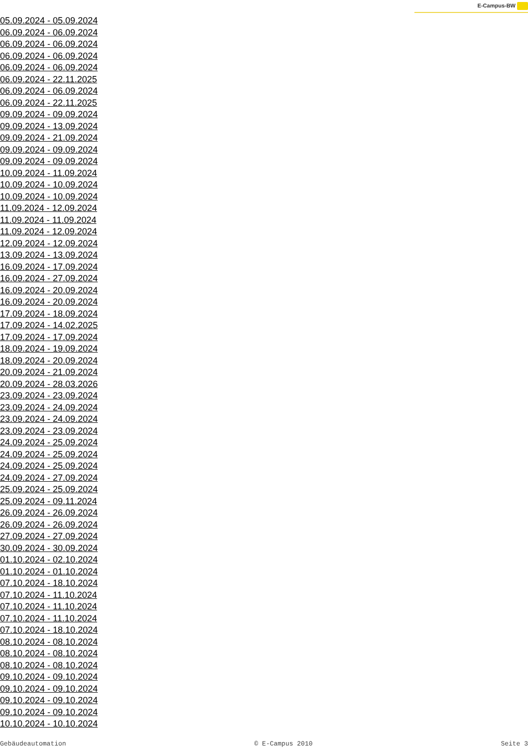E-Campus-BW
05.09.2024 - 05.09.2024
06.09.2024 - 06.09.2024
06.09.2024 - 06.09.2024
06.09.2024 - 06.09.2024
06.09.2024 - 06.09.2024
06.09.2024 - 22.11.2025
06.09.2024 - 06.09.2024
06.09.2024 - 22.11.2025
09.09.2024 - 09.09.2024
09.09.2024 - 13.09.2024
09.09.2024 - 21.09.2024
09.09.2024 - 09.09.2024
09.09.2024 - 09.09.2024
10.09.2024 - 11.09.2024
10.09.2024 - 10.09.2024
10.09.2024 - 10.09.2024
11.09.2024 - 12.09.2024
11.09.2024 - 11.09.2024
11.09.2024 - 12.09.2024
12.09.2024 - 12.09.2024
13.09.2024 - 13.09.2024
16.09.2024 - 17.09.2024
16.09.2024 - 27.09.2024
16.09.2024 - 20.09.2024
16.09.2024 - 20.09.2024
17.09.2024 - 18.09.2024
17.09.2024 - 14.02.2025
17.09.2024 - 17.09.2024
18.09.2024 - 19.09.2024
18.09.2024 - 20.09.2024
20.09.2024 - 21.09.2024
20.09.2024 - 28.03.2026
23.09.2024 - 23.09.2024
23.09.2024 - 24.09.2024
23.09.2024 - 24.09.2024
23.09.2024 - 23.09.2024
24.09.2024 - 25.09.2024
24.09.2024 - 25.09.2024
24.09.2024 - 25.09.2024
24.09.2024 - 27.09.2024
25.09.2024 - 25.09.2024
25.09.2024 - 09.11.2024
26.09.2024 - 26.09.2024
26.09.2024 - 26.09.2024
27.09.2024 - 27.09.2024
30.09.2024 - 30.09.2024
01.10.2024 - 02.10.2024
01.10.2024 - 01.10.2024
07.10.2024 - 18.10.2024
07.10.2024 - 11.10.2024
07.10.2024 - 11.10.2024
07.10.2024 - 11.10.2024
07.10.2024 - 18.10.2024
08.10.2024 - 08.10.2024
08.10.2024 - 08.10.2024
08.10.2024 - 08.10.2024
09.10.2024 - 09.10.2024
09.10.2024 - 09.10.2024
09.10.2024 - 09.10.2024
09.10.2024 - 09.10.2024
10.10.2024 - 10.10.2024
Gebäudeautomation © E-Campus 2010 Seite 3